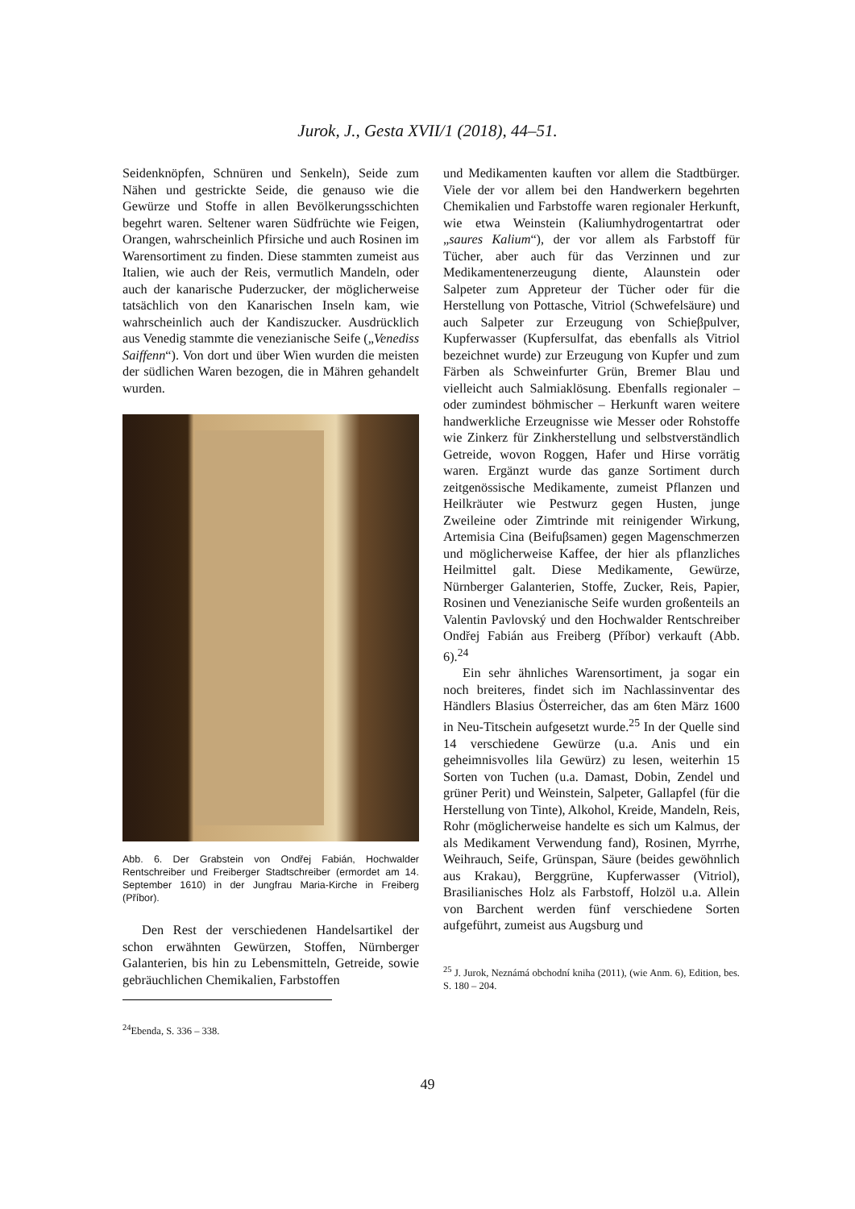Jurok, J., Gesta XVII/1 (2018), 44–51.
Seidenknöpfen, Schnüren und Senkeln), Seide zum Nähen und gestrickte Seide, die genauso wie die Gewürze und Stoffe in allen Bevölkerungsschichten begehrt waren. Seltener waren Südfrüchte wie Feigen, Orangen, wahrscheinlich Pfirsiche und auch Rosinen im Warensortiment zu finden. Diese stammten zumeist aus Italien, wie auch der Reis, vermutlich Mandeln, oder auch der kanarische Puderzucker, der möglicherweise tatsächlich von den Kanarischen Inseln kam, wie wahrscheinlich auch der Kandiszucker. Ausdrücklich aus Venedig stammte die venezianische Seife („Venediss Saiffenn“). Von dort und über Wien wurden die meisten der südlichen Waren bezogen, die in Mähren gehandelt wurden.
Abb. 6. Der Grabstein von Ondřej Fabián, Hochwalder Rentschreiber und Freiberger Stadtschreiber (ermordet am 14. September 1610) in der Jungfrau Maria-Kirche in Freiberg (Příbor).
Den Rest der verschiedenen Handelsartikel der schon erwähnten Gewürzen, Stoffen, Nürnberger Galanterien, bis hin zu Lebensmitteln, Getreide, sowie gebräuchlichen Chemikalien, Farbstoffen
<sup>24</sup> Ebenda, S. 336 – 338.
und Medikamenten kauften vor allem die Stadtbürger. Viele der vor allem bei den Handwerkern begehrten Chemikalien und Farbstoffe waren regionaler Herkunft, wie etwa Weinstein (Kaliumhydrogentartrat oder „saures Kalium“), der vor allem als Farbstoff für Tücher, aber auch für das Verzinnen und zur Medikamentenerzeugung diente, Alaunstein oder Salpeter zum Appreteur der Tücher oder für die Herstellung von Pottasche, Vitriol (Schwefelsäure) und auch Salpeter zur Erzeugung von Schieβpulver, Kupferwasser (Kupfersulfat, das ebenfalls als Vitriol bezeichnet wurde) zur Erzeugung von Kupfer und zum Färben als Schweinfurter Grün, Bremer Blau und vielleicht auch Salmiaklösung. Ebenfalls regionaler – oder zumindest böhmischer – Herkunft waren weitere handwerkliche Erzeugnisse wie Messer oder Rohstoffe wie Zinkerz für Zinkherstellung und selbstverständlich Getreide, wovon Roggen, Hafer und Hirse vorrätig waren. Ergänzt wurde das ganze Sortiment durch zeitgenössische Medikamente, zumeist Pflanzen und Heilkräuter wie Pestwurz gegen Husten, junge Zweileine oder Zimtrinde mit reinigender Wirkung, Artemisia Cina (Beifuβsamen) gegen Magenschmerzen und möglicherweise Kaffee, der hier als pflanzliches Heilmittel galt. Diese Medikamente, Gewürze, Nürnberger Galanterien, Stoffe, Zucker, Reis, Papier, Rosinen und Venezianische Seife wurden großenteils an Valentin Pavlovský und den Hochwalder Rentschreiber Ondřej Fabián aus Freiberg (Příbor) verkauft (Abb. 6).<sup>24</sup>
Ein sehr ähnliches Warensortiment, ja sogar ein noch breiteres, findet sich im Nachlassinventar des Händlers Blasius Österreicher, das am 6ten März 1600 in Neu-Titschein aufgesetzt wurde.<sup>25</sup> In der Quelle sind 14 verschiedene Gewürze (u.a. Anis und ein geheimnisvolles lila Gewürz) zu lesen, weiterhin 15 Sorten von Tuchen (u.a. Damast, Dobin, Zendel und grüner Perit) und Weinstein, Salpeter, Gallapfel (für die Herstellung von Tinte), Alkohol, Kreide, Mandeln, Reis, Rohr (möglicherweise handelte es sich um Kalmus, der als Medikament Verwendung fand), Rosinen, Myrrhe, Weihrauch, Seife, Grünspan, Säure (beides gewöhnlich aus Krakau), Berggrüne, Kupferwasser (Vitriol), Brasilianisches Holz als Farbstoff, Holzöl u.a. Allein von Barchent werden fünf verschiedene Sorten aufgeführt, zumeist aus Augsburg und
<sup>25</sup> J. Jurok, Neznámá obchodní kniha (2011), (wie Anm. 6), Edition, bes. S. 180 – 204.
49